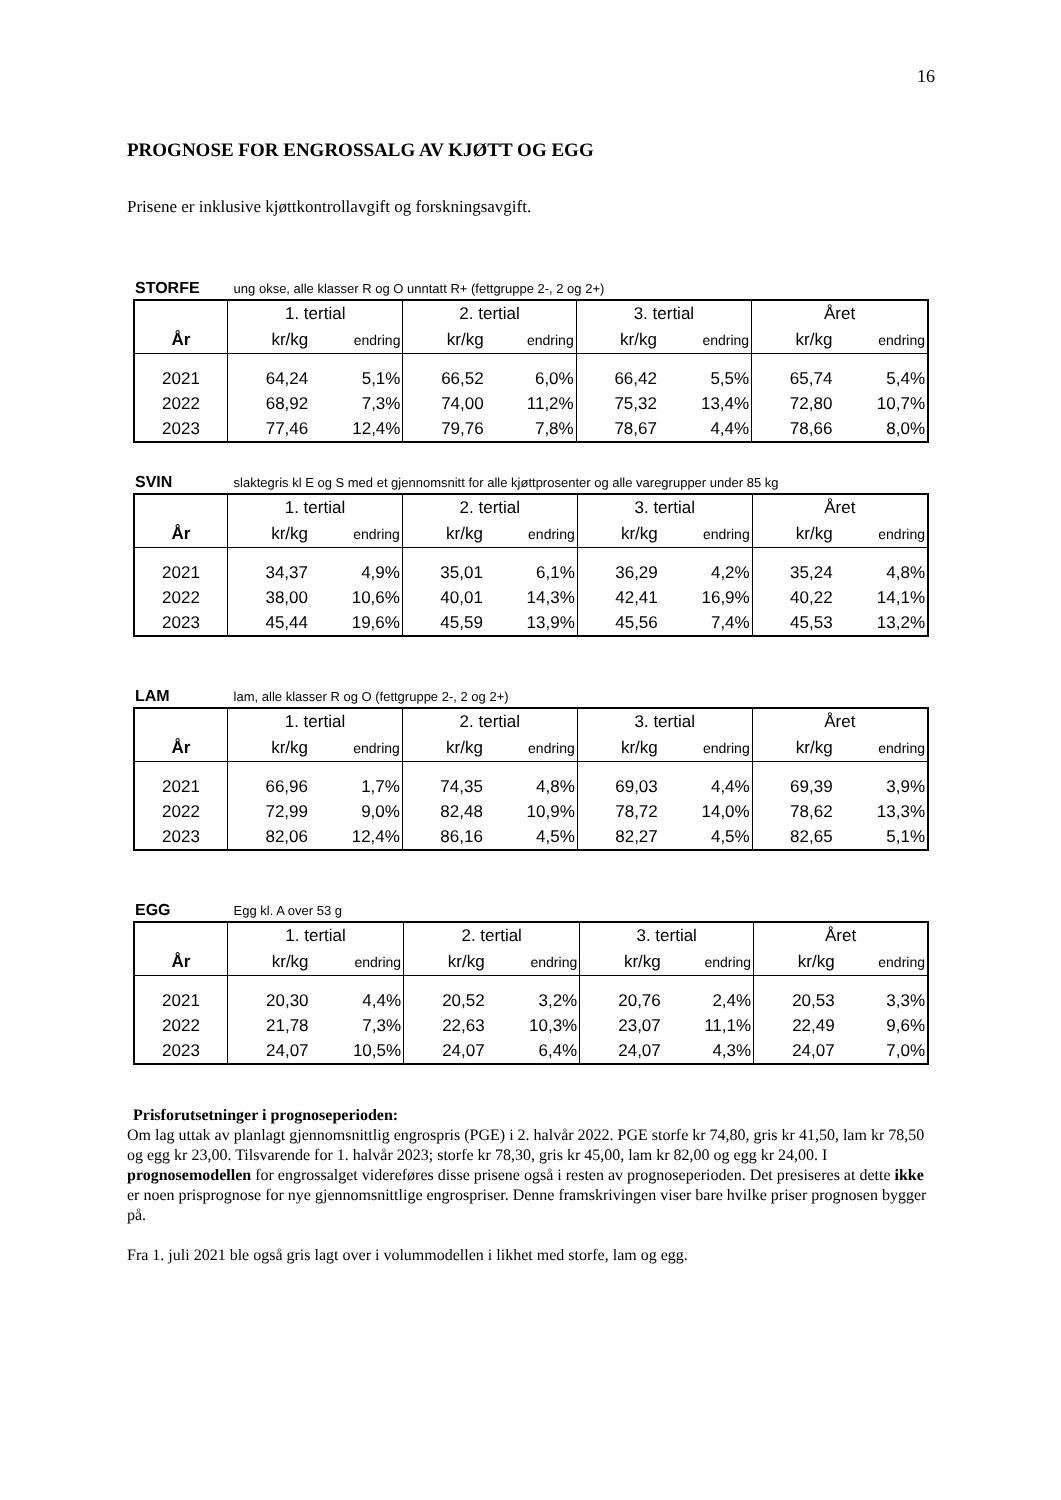16
PROGNOSE FOR ENGROSSALG AV KJØTT OG EGG
Prisene er inklusive kjøttkontrollavgift og forskningsavgift.
STORFE ung okse, alle klasser R og O unntatt R+ (fettgruppe 2-, 2 og 2+)
| | 1. tertial | | 2. tertial | | 3. tertial | | Året | |
| --- | --- | --- | --- | --- | --- | --- | --- | --- |
| År | kr/kg | endring | kr/kg | endring | kr/kg | endring | kr/kg | endring |
| 2021 | 64,24 | 5,1% | 66,52 | 6,0% | 66,42 | 5,5% | 65,74 | 5,4% |
| 2022 | 68,92 | 7,3% | 74,00 | 11,2% | 75,32 | 13,4% | 72,80 | 10,7% |
| 2023 | 77,46 | 12,4% | 79,76 | 7,8% | 78,67 | 4,4% | 78,66 | 8,0% |
SVIN slaktegris kl E og S med et gjennomsnitt for alle kjøttprosenter og alle varegrupper under 85 kg
| | 1. tertial | | 2. tertial | | 3. tertial | | Året | |
| --- | --- | --- | --- | --- | --- | --- | --- | --- |
| År | kr/kg | endring | kr/kg | endring | kr/kg | endring | kr/kg | endring |
| 2021 | 34,37 | 4,9% | 35,01 | 6,1% | 36,29 | 4,2% | 35,24 | 4,8% |
| 2022 | 38,00 | 10,6% | 40,01 | 14,3% | 42,41 | 16,9% | 40,22 | 14,1% |
| 2023 | 45,44 | 19,6% | 45,59 | 13,9% | 45,56 | 7,4% | 45,53 | 13,2% |
LAM lam, alle klasser R og O (fettgruppe 2-, 2 og 2+)
| | 1. tertial | | 2. tertial | | 3. tertial | | Året | |
| --- | --- | --- | --- | --- | --- | --- | --- | --- |
| År | kr/kg | endring | kr/kg | endring | kr/kg | endring | kr/kg | endring |
| 2021 | 66,96 | 1,7% | 74,35 | 4,8% | 69,03 | 4,4% | 69,39 | 3,9% |
| 2022 | 72,99 | 9,0% | 82,48 | 10,9% | 78,72 | 14,0% | 78,62 | 13,3% |
| 2023 | 82,06 | 12,4% | 86,16 | 4,5% | 82,27 | 4,5% | 82,65 | 5,1% |
EGG Egg kl. A over 53 g
| | 1. tertial | | 2. tertial | | 3. tertial | | Året | |
| --- | --- | --- | --- | --- | --- | --- | --- | --- |
| År | kr/kg | endring | kr/kg | endring | kr/kg | endring | kr/kg | endring |
| 2021 | 20,30 | 4,4% | 20,52 | 3,2% | 20,76 | 2,4% | 20,53 | 3,3% |
| 2022 | 21,78 | 7,3% | 22,63 | 10,3% | 23,07 | 11,1% | 22,49 | 9,6% |
| 2023 | 24,07 | 10,5% | 24,07 | 6,4% | 24,07 | 4,3% | 24,07 | 7,0% |
Prisforutsetninger i prognoseperioden:
Om lag uttak av planlagt gjennomsnittlig engrospris (PGE) i 2. halvår 2022. PGE storfe kr 74,80, gris kr 41,50, lam kr 78,50 og egg kr 23,00. Tilsvarende for 1. halvår 2023; storfe kr 78,30, gris kr 45,00, lam kr 82,00 og egg kr 24,00. I prognosemodellen for engrossalget videreføres disse prisene også i resten av prognoseperioden. Det presiseres at dette ikke er noen prisprognose for nye gjennomsnittlige engrospriser. Denne framskrivingen viser bare hvilke priser prognosen bygger på.
Fra 1. juli 2021 ble også gris lagt over i volummodellen i likhet med storfe, lam og egg.